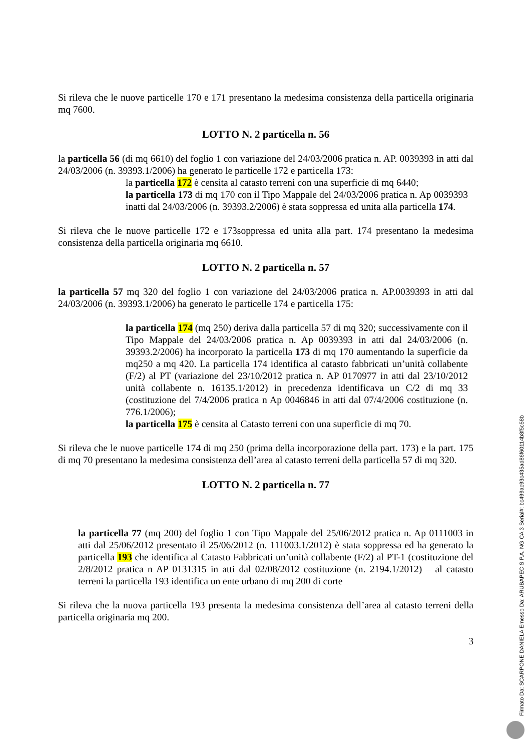Si rileva che le nuove particelle 170 e 171 presentano la medesima consistenza della particella originaria mq 7600.
LOTTO N. 2 particella n. 56
la particella 56 (di mq 6610) del foglio 1 con variazione del 24/03/2006 pratica n. AP. 0039393 in atti dal 24/03/2006 (n. 39393.1/2006) ha generato le particelle 172 e particella 173:
la particella 172 è censita al catasto terreni con una superficie di mq 6440;
la particella 173 di mq 170 con il Tipo Mappale del 24/03/2006 pratica n. Ap 0039393 inatti dal 24/03/2006 (n. 39393.2/2006) è stata soppressa ed unita alla particella 174.
Si rileva che le nuove particelle 172 e 173soppressa ed unita alla part. 174 presentano la medesima consistenza della particella originaria mq 6610.
LOTTO N. 2 particella n. 57
la particella 57 mq 320 del foglio 1 con variazione del 24/03/2006 pratica n. AP.0039393 in atti dal 24/03/2006 (n. 39393.1/2006) ha generato le particelle 174 e particella 175:
la particella 174 (mq 250) deriva dalla particella 57 di mq 320; successivamente con il Tipo Mappale del 24/03/2006 pratica n. Ap 0039393 in atti dal 24/03/2006 (n. 39393.2/2006) ha incorporato la particella 173 di mq 170 aumentando la superficie da mq250 a mq 420. La particella 174 identifica al catasto fabbricati un’unità collabente (F/2) al PT (variazione del 23/10/2012 pratica n. AP 0170977 in atti dal 23/10/2012 unità collabente n. 16135.1/2012) in precedenza identificava un C/2 di mq 33 (costituzione del 7/4/2006 pratica n Ap 0046846 in atti dal 07/4/2006 costituzione (n. 776.1/2006);
la particella 175 è censita al Catasto terreni con una superficie di mq 70.
Si rileva che le nuove particelle 174 di mq 250 (prima della incorporazione della part. 173) e la part. 175 di mq 70 presentano la medesima consistenza dell’area al catasto terreni della particella 57 di mq 320.
LOTTO N. 2 particella n. 77
la particella 77 (mq 200) del foglio 1 con Tipo Mappale del 25/06/2012 pratica n. Ap 0111003 in atti dal 25/06/2012 presentato il 25/06/2012 (n. 111003.1/2012) è stata soppressa ed ha generato la particella 193 che identifica al Catasto Fabbricati un’unità collabente (F/2) al PT-1 (costituzione del 2/8/2012 pratica n AP 0131315 in atti dal 02/08/2012 costituzione (n. 2194.1/2012) – al catasto terreni la particella 193 identifica un ente urbano di mq 200 di corte
Si rileva che la nuova particella 193 presenta la medesima consistenza dell’area al catasto terreni della particella originaria mq 200.
3
Firmato Da: SCARPONE DANIELA Emesso Da: ARUBAPEC S.P.A. NG CA 3 Serial#: bc499ac93c435ad86f60114b8f5c58b